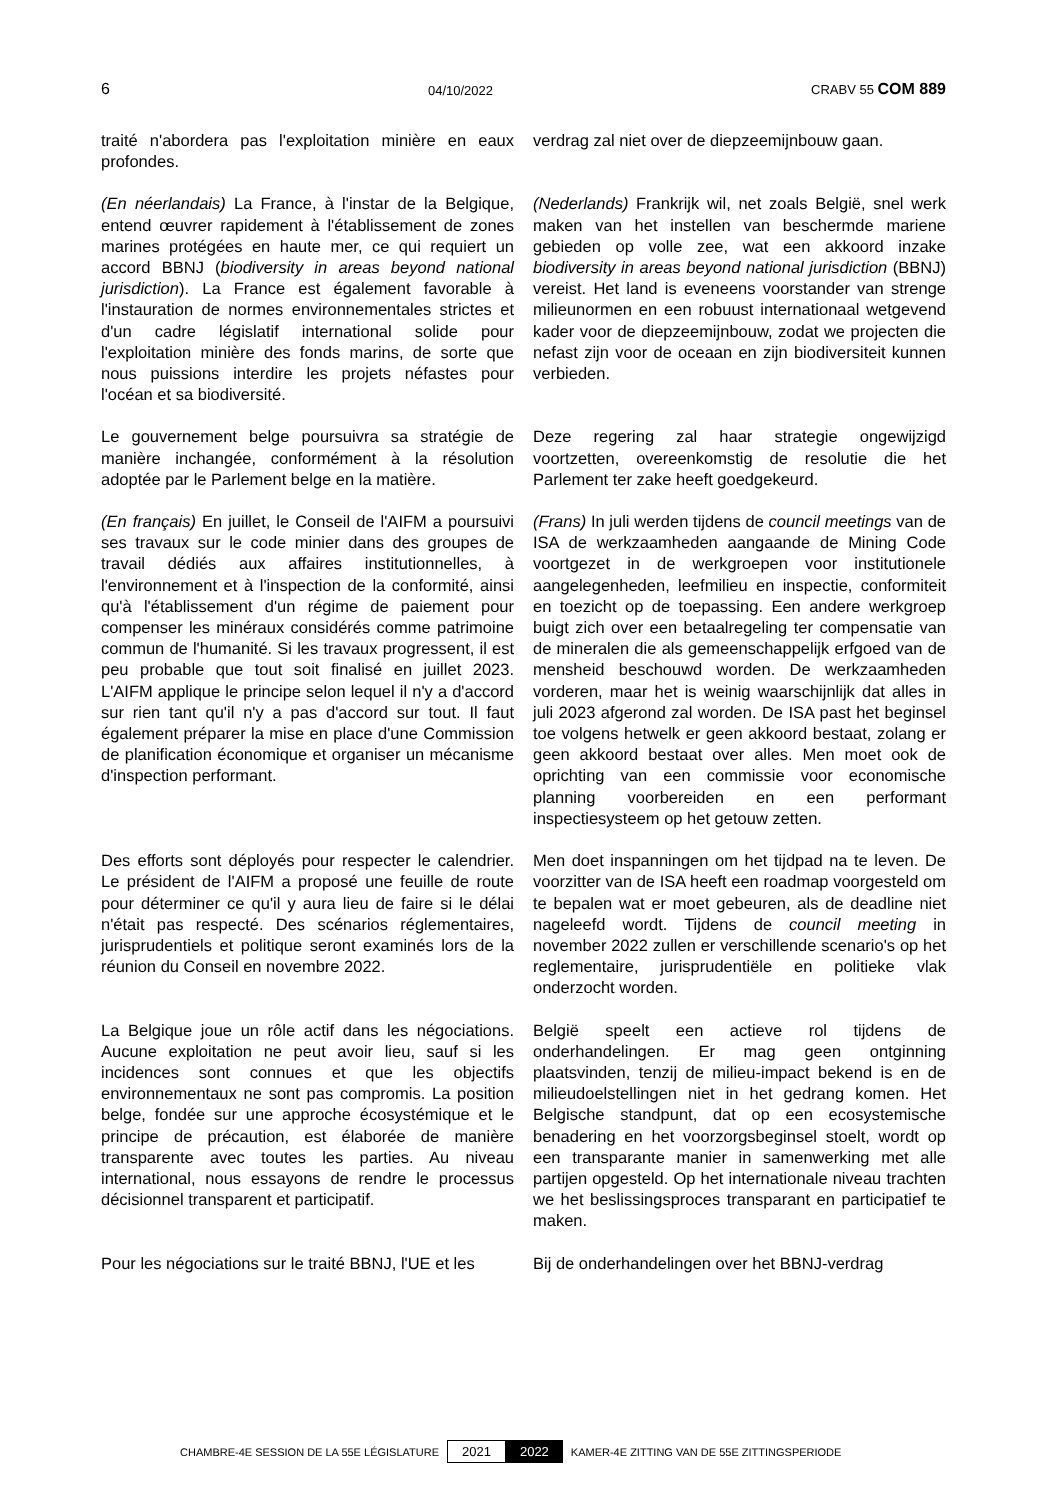6 04/10/2022 CRABV 55 COM 889
traité n'abordera pas l'exploitation minière en eaux profondes.
verdrag zal niet over de diepzeemijnbouw gaan.
(En néerlandais) La France, à l'instar de la Belgique, entend œuvrer rapidement à l'établissement de zones marines protégées en haute mer, ce qui requiert un accord BBNJ (biodiversity in areas beyond national jurisdiction). La France est également favorable à l'instauration de normes environnementales strictes et d'un cadre législatif international solide pour l'exploitation minière des fonds marins, de sorte que nous puissions interdire les projets néfastes pour l'océan et sa biodiversité.
(Nederlands) Frankrijk wil, net zoals België, snel werk maken van het instellen van beschermde mariene gebieden op volle zee, wat een akkoord inzake biodiversity in areas beyond national jurisdiction (BBNJ) vereist. Het land is eveneens voorstander van strenge milieunormen en een robuust internationaal wetgevend kader voor de diepzeemijnbouw, zodat we projecten die nefast zijn voor de oceaan en zijn biodiversiteit kunnen verbieden.
Le gouvernement belge poursuivra sa stratégie de manière inchangée, conformément à la résolution adoptée par le Parlement belge en la matière.
Deze regering zal haar strategie ongewijzigd voortzetten, overeenkomstig de resolutie die het Parlement ter zake heeft goedgekeurd.
(En français) En juillet, le Conseil de l'AIFM a poursuivi ses travaux sur le code minier dans des groupes de travail dédiés aux affaires institutionnelles, à l'environnement et à l'inspection de la conformité, ainsi qu'à l'établissement d'un régime de paiement pour compenser les minéraux considérés comme patrimoine commun de l'humanité. Si les travaux progressent, il est peu probable que tout soit finalisé en juillet 2023. L'AIFM applique le principe selon lequel il n'y a d'accord sur rien tant qu'il n'y a pas d'accord sur tout. Il faut également préparer la mise en place d'une Commission de planification économique et organiser un mécanisme d'inspection performant.
(Frans) In juli werden tijdens de council meetings van de ISA de werkzaamheden aangaande de Mining Code voortgezet in de werkgroepen voor institutionele aangelegenheden, leefmilieu en inspectie, conformiteit en toezicht op de toepassing. Een andere werkgroep buigt zich over een betaalregeling ter compensatie van de mineralen die als gemeenschappelijk erfgoed van de mensheid beschouwd worden. De werkzaamheden vorderen, maar het is weinig waarschijnlijk dat alles in juli 2023 afgerond zal worden. De ISA past het beginsel toe volgens hetwelk er geen akkoord bestaat, zolang er geen akkoord bestaat over alles. Men moet ook de oprichting van een commissie voor economische planning voorbereiden en een performant inspectiesysteem op het getouw zetten.
Des efforts sont déployés pour respecter le calendrier. Le président de l'AIFM a proposé une feuille de route pour déterminer ce qu'il y aura lieu de faire si le délai n'était pas respecté. Des scénarios réglementaires, jurisprudentiels et politique seront examinés lors de la réunion du Conseil en novembre 2022.
Men doet inspanningen om het tijdpad na te leven. De voorzitter van de ISA heeft een roadmap voorgesteld om te bepalen wat er moet gebeuren, als de deadline niet nageleefd wordt. Tijdens de council meeting in november 2022 zullen er verschillende scenario's op het reglementaire, jurisprudentiële en politieke vlak onderzocht worden.
La Belgique joue un rôle actif dans les négociations. Aucune exploitation ne peut avoir lieu, sauf si les incidences sont connues et que les objectifs environnementaux ne sont pas compromis. La position belge, fondée sur une approche écosystémique et le principe de précaution, est élaborée de manière transparente avec toutes les parties. Au niveau international, nous essayons de rendre le processus décisionnel transparent et participatif.
België speelt een actieve rol tijdens de onderhandelingen. Er mag geen ontginning plaatsvinden, tenzij de milieu-impact bekend is en de milieudoelstellingen niet in het gedrang komen. Het Belgische standpunt, dat op een ecosystemische benadering en het voorzorgsbeginsel stoelt, wordt op een transparante manier in samenwerking met alle partijen opgesteld. Op het internationale niveau trachten we het beslissingsproces transparant en participatief te maken.
Pour les négociations sur le traité BBNJ, l'UE et les
Bij de onderhandelingen over het BBNJ-verdrag
CHAMBRE-4E SESSION DE LA 55E LÉGISLATURE 2021 2022 KAMER-4E ZITTING VAN DE 55E ZITTINGSPERIODE